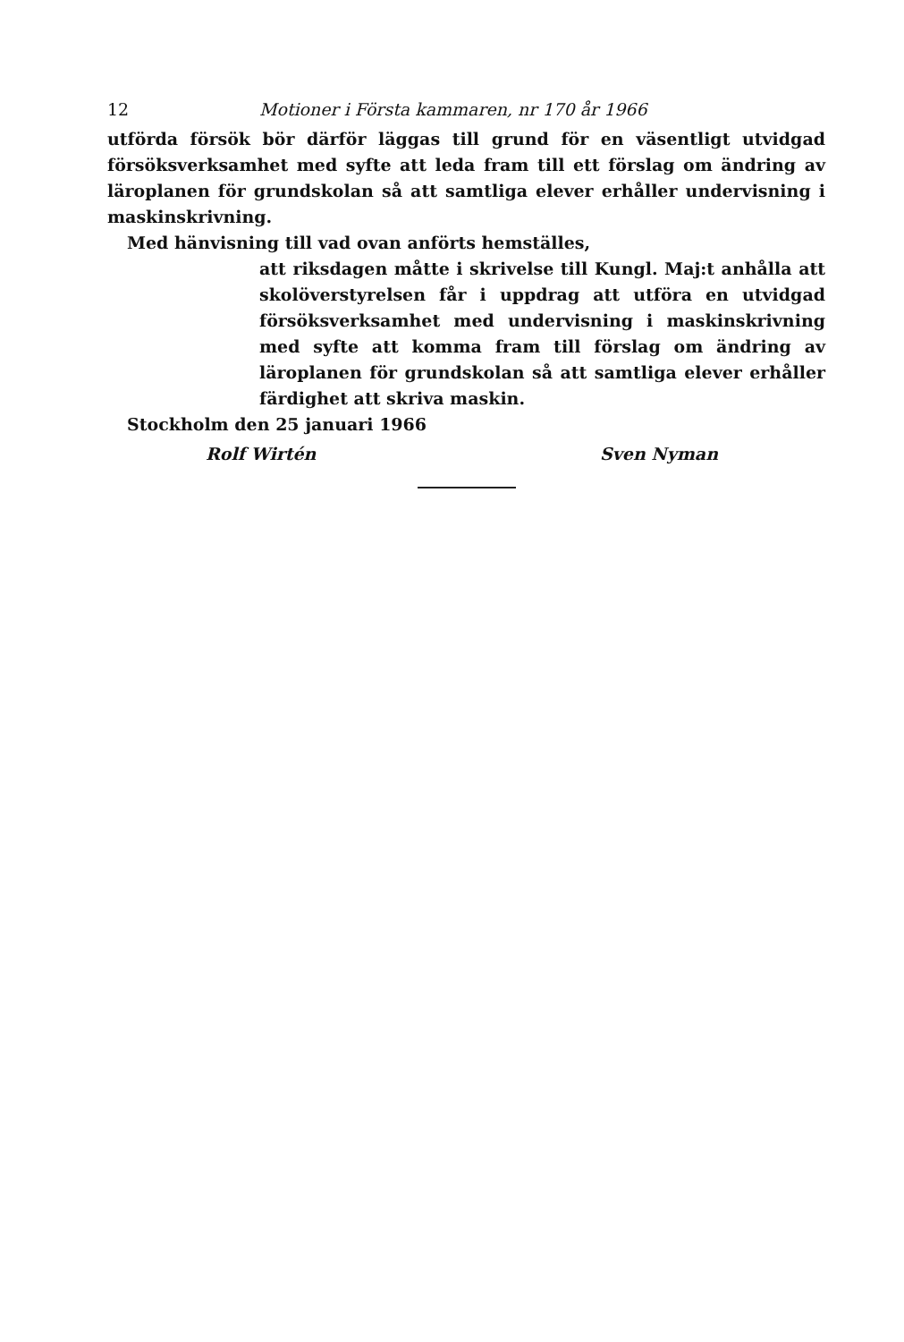12 Motioner i Första kammaren, nr 170 år 1966
utförda försök bör därför läggas till grund för en väsentligt utvidgad försöksverksamhet med syfte att leda fram till ett förslag om ändring av läroplanen för grundskolan så att samtliga elever erhåller undervisning i maskinskrivning.
Med hänvisning till vad ovan anförts hemställes,
att riksdagen måtte i skrivelse till Kungl. Maj:t anhålla att skolöverstyrelsen får i uppdrag att utföra en utvidgad försöksverksamhet med undervisning i maskinskrivning med syfte att komma fram till förslag om ändring av läroplanen för grundskolan så att samtliga elever erhåller färdighet att skriva maskin.
Stockholm den 25 januari 1966
Rolf Wirtén Sven Nyman